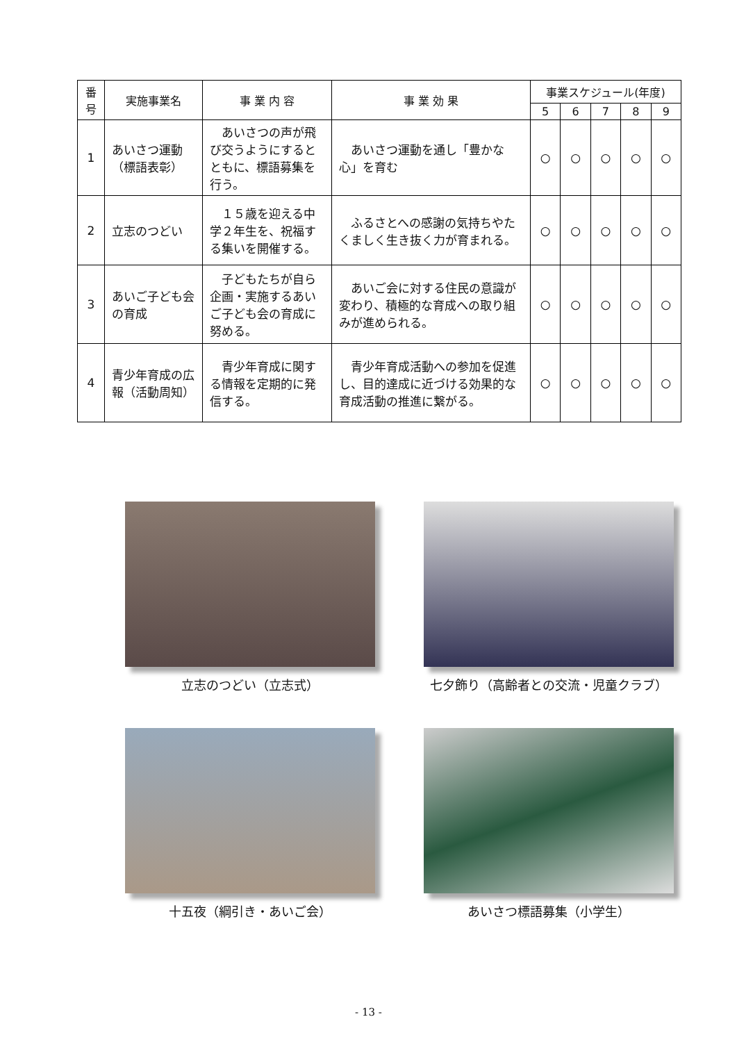| 番号 | 実施事業名 | 事 業 内 容 | 事 業 効 果 | 事業スケジュール(年度) | | | | |
| --- | --- | --- | --- | --- | --- | --- | --- | --- |
| | | | | 5 | 6 | 7 | 8 | 9 |
| 1 | あいさつ運動（標語表彰） | あいさつの声が飛び交うようにするとともに、標語募集を行う。 | あいさつ運動を通し「豊かな心」を育む | ○ | ○ | ○ | ○ | ○ |
| 2 | 立志のつどい | １５歳を迎える中学２年生を、祝福する集いを開催する。 | ふるさとへの感謝の気持ちやたくましく生き抜く力が育まれる。 | ○ | ○ | ○ | ○ | ○ |
| 3 | あいご子ども会の育成 | 子どもたちが自ら企画・実施するあいご子ども会の育成に努める。 | あいご会に対する住民の意識が変わり、積極的な育成への取り組みが進められる。 | ○ | ○ | ○ | ○ | ○ |
| 4 | 青少年育成の広報（活動周知） | 青少年育成に関する情報を定期的に発信する。 | 青少年育成活動への参加を促進し、目的達成に近づける効果的な育成活動の推進に繋がる。 | ○ | ○ | ○ | ○ | ○ |
立志のつどい（立志式）
七夕飾り（高齢者との交流・児童クラブ）
十五夜（綱引き・あいご会）
あいさつ標語募集（小学生）
- 13 -